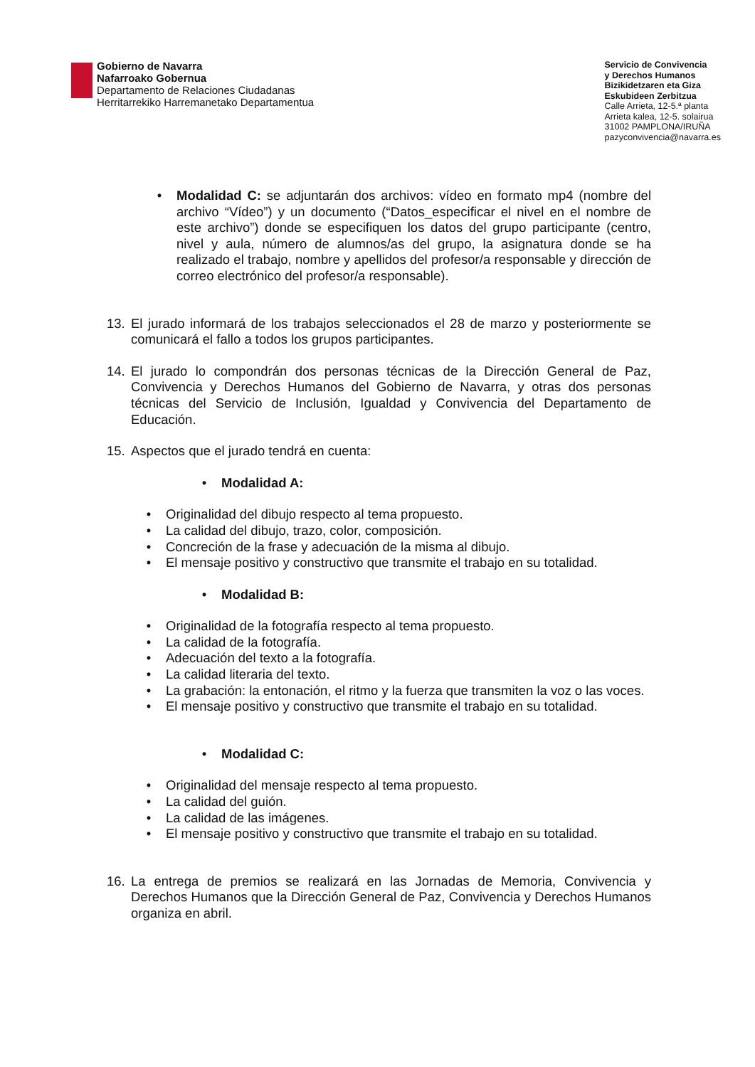Gobierno de Navarra
Nafarroako Gobernua
Departamento de Relaciones Ciudadanas
Herritarrekiko Harremanetako Departamentua
Servicio de Convivencia
y Derechos Humanos
Bizikidetzaren eta Giza
Eskubideen Zerbitzua
Calle Arrieta, 12-5.ª planta
Arrieta kalea, 12-5. solairua
31002 PAMPLONA/IRUÑA
pazyconvivencia@navarra.es
• Modalidad C: se adjuntarán dos archivos: vídeo en formato mp4 (nombre del archivo “Vídeo”) y un documento (“Datos_especificar el nivel en el nombre de este archivo”) donde se especifiquen los datos del grupo participante (centro, nivel y aula, número de alumnos/as del grupo, la asignatura donde se ha realizado el trabajo, nombre y apellidos del profesor/a responsable y dirección de correo electrónico del profesor/a responsable).
13. El jurado informará de los trabajos seleccionados el 28 de marzo y posteriormente se comunicará el fallo a todos los grupos participantes.
14. El jurado lo compondrán dos personas técnicas de la Dirección General de Paz, Convivencia y Derechos Humanos del Gobierno de Navarra, y otras dos personas técnicas del Servicio de Inclusión, Igualdad y Convivencia del Departamento de Educación.
15. Aspectos que el jurado tendrá en cuenta:
• Modalidad A:
• Originalidad del dibujo respecto al tema propuesto.
• La calidad del dibujo, trazo, color, composición.
• Concreción de la frase y adecuación de la misma al dibujo.
• El mensaje positivo y constructivo que transmite el trabajo en su totalidad.
• Modalidad B:
• Originalidad de la fotografía respecto al tema propuesto.
• La calidad de la fotografía.
• Adecuación del texto a la fotografía.
• La calidad literaria del texto.
• La grabación: la entonación, el ritmo y la fuerza que transmiten la voz o las voces.
• El mensaje positivo y constructivo que transmite el trabajo en su totalidad.
• Modalidad C:
• Originalidad del mensaje respecto al tema propuesto.
• La calidad del guión.
• La calidad de las imágenes.
• El mensaje positivo y constructivo que transmite el trabajo en su totalidad.
16. La entrega de premios se realizará en las Jornadas de Memoria, Convivencia y Derechos Humanos que la Dirección General de Paz, Convivencia y Derechos Humanos organiza en abril.